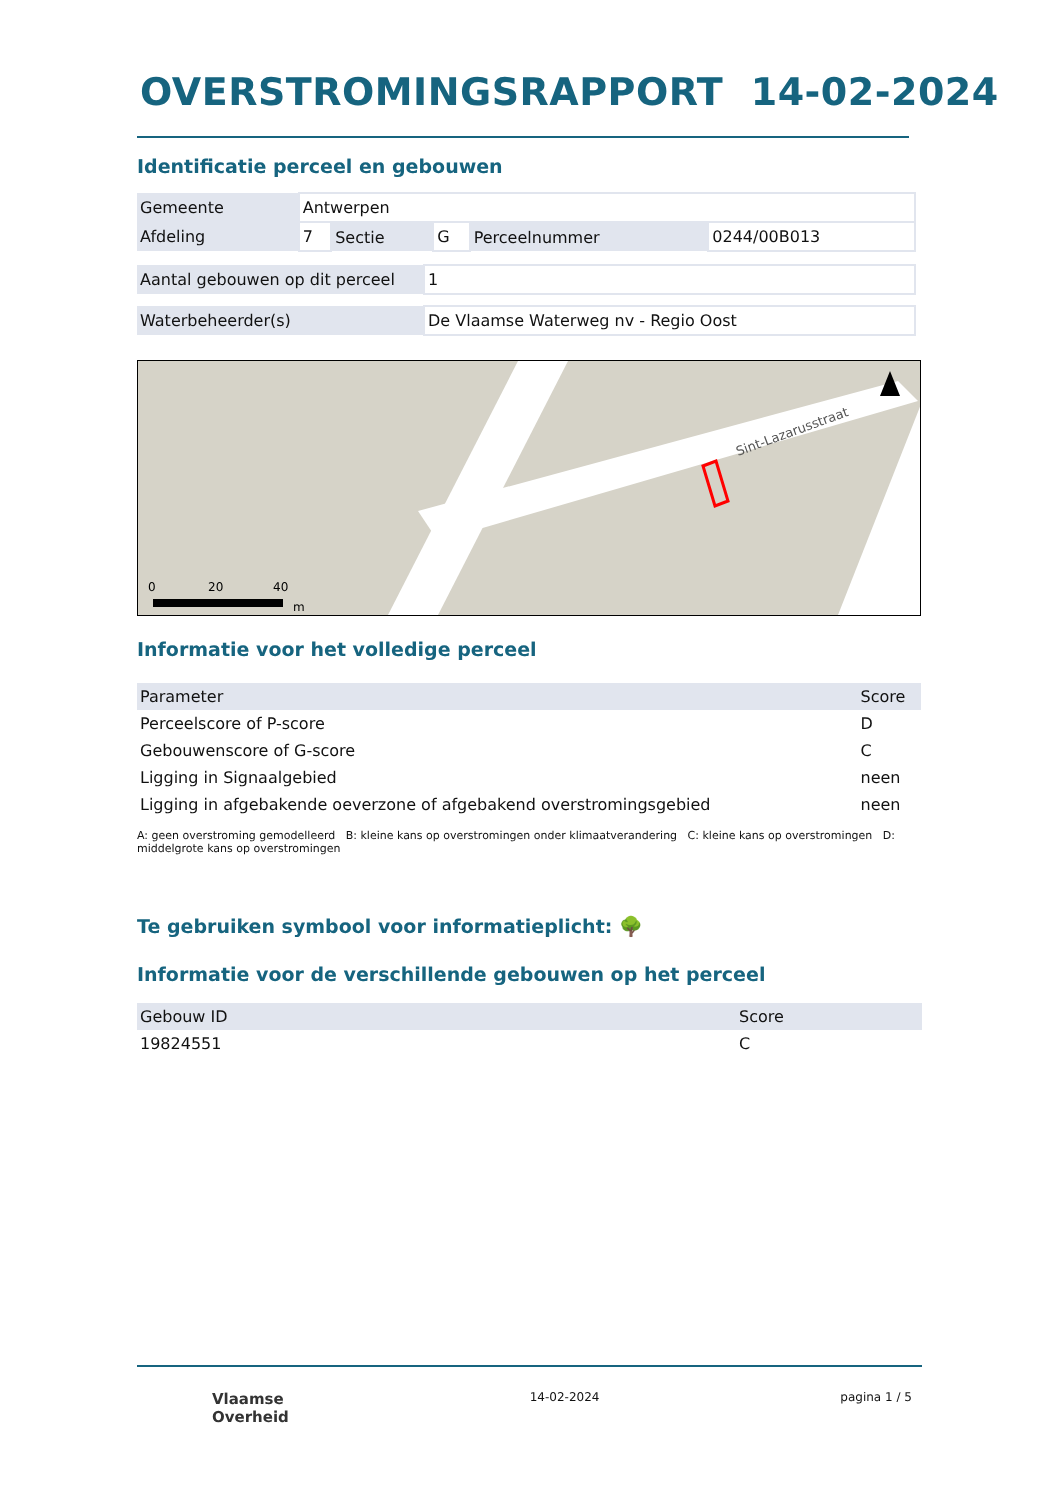OVERSTROMINGSRAPPORT 14-02-2024
Identificatie perceel en gebouwen
| Gemeente | Antwerpen | | | | |
| Afdeling | 7 | Sectie | G | Perceelnummer | 0244/00B013 |
| Aantal gebouwen op dit perceel | 1 |
| Waterbeheerder(s) | De Vlaamse Waterweg nv - Regio Oost |
Sint-Lazarusstraat
0
20
40
m
Informatie voor het volledige perceel
| Parameter | Score |
| --- | --- |
| Perceelscore of P-score | D |
| Gebouwenscore of G-score | C |
| Ligging in Signaalgebied | neen |
| Ligging in afgebakende oeverzone of afgebakend overstromingsgebied | neen |
A: geen overstroming gemodelleerd B: kleine kans op overstromingen onder klimaatverandering C: kleine kans op overstromingen D: middelgrote kans op overstromingen
Te gebruiken symbool voor informatieplicht: 🌳
Informatie voor de verschillende gebouwen op het perceel
| Gebouw ID | Score |
| --- | --- |
| 19824551 | C |
Vlaamse
Overheid 14-02-2024 pagina 1 / 5